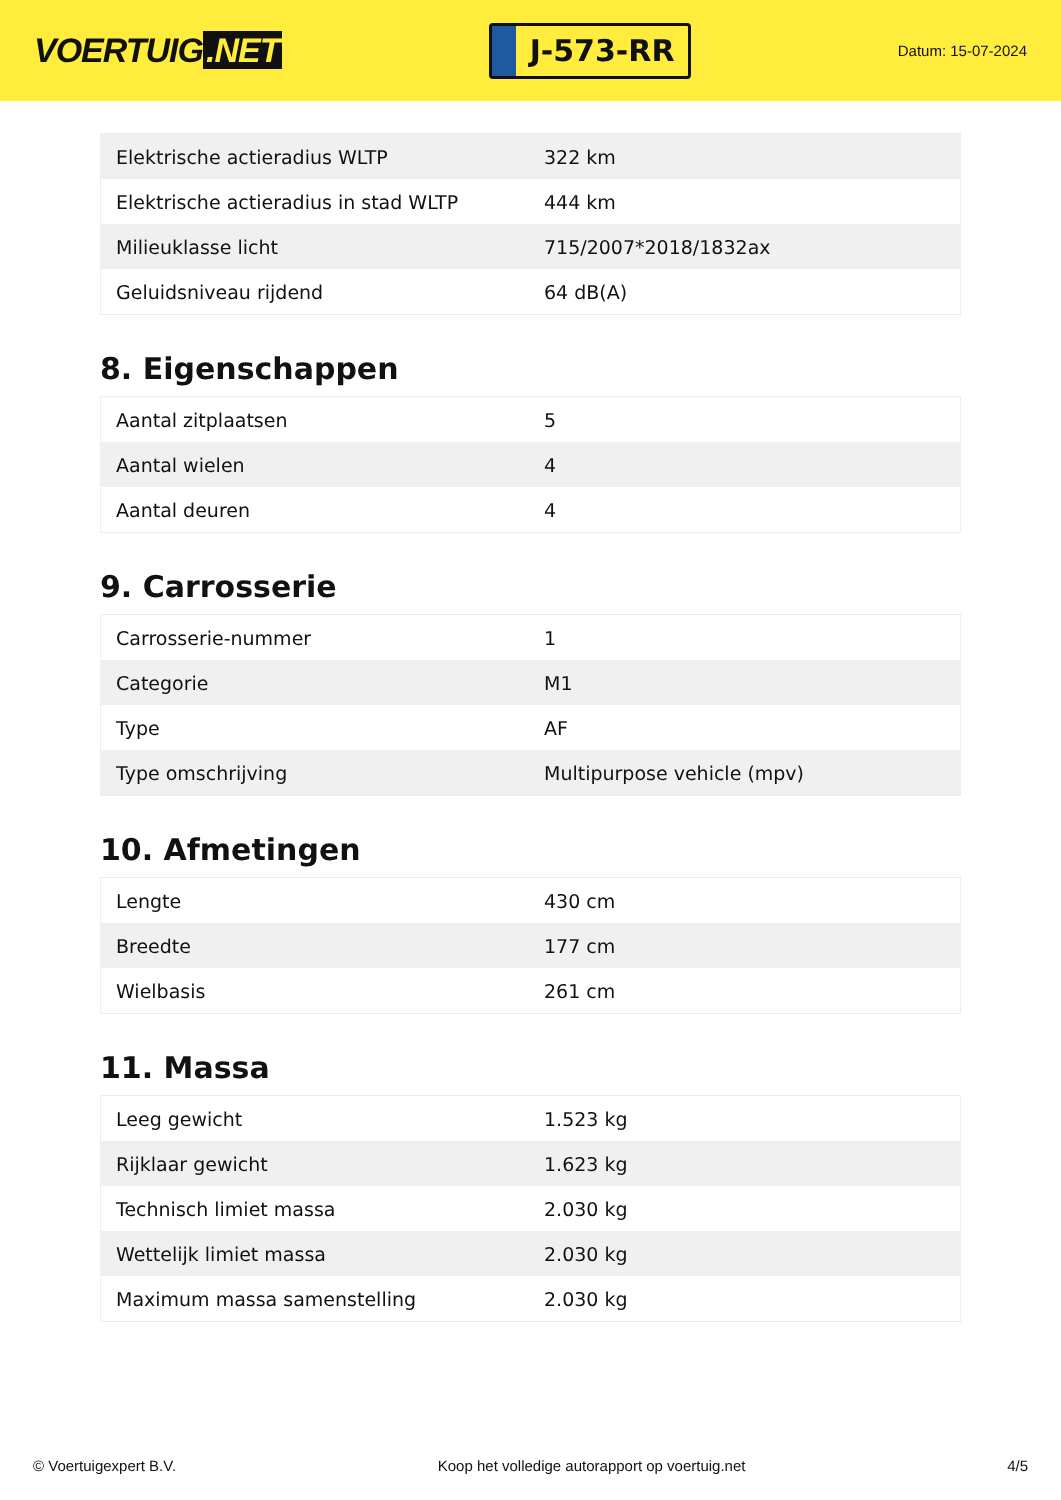VOERTUIG.NET
J-573-RR
Datum: 15-07-2024
| Elektrische actieradius WLTP | 322 km |
| Elektrische actieradius in stad WLTP | 444 km |
| Milieuklasse licht | 715/2007*2018/1832ax |
| Geluidsniveau rijdend | 64 dB(A) |
8. Eigenschappen
| Aantal zitplaatsen | 5 |
| Aantal wielen | 4 |
| Aantal deuren | 4 |
9. Carrosserie
| Carrosserie-nummer | 1 |
| Categorie | M1 |
| Type | AF |
| Type omschrijving | Multipurpose vehicle (mpv) |
10. Afmetingen
| Lengte | 430 cm |
| Breedte | 177 cm |
| Wielbasis | 261 cm |
11. Massa
| Leeg gewicht | 1.523 kg |
| Rijklaar gewicht | 1.623 kg |
| Technisch limiet massa | 2.030 kg |
| Wettelijk limiet massa | 2.030 kg |
| Maximum massa samenstelling | 2.030 kg |
© Voertuigexpert B.V. Koop het volledige autorapport op voertuig.net 4/5